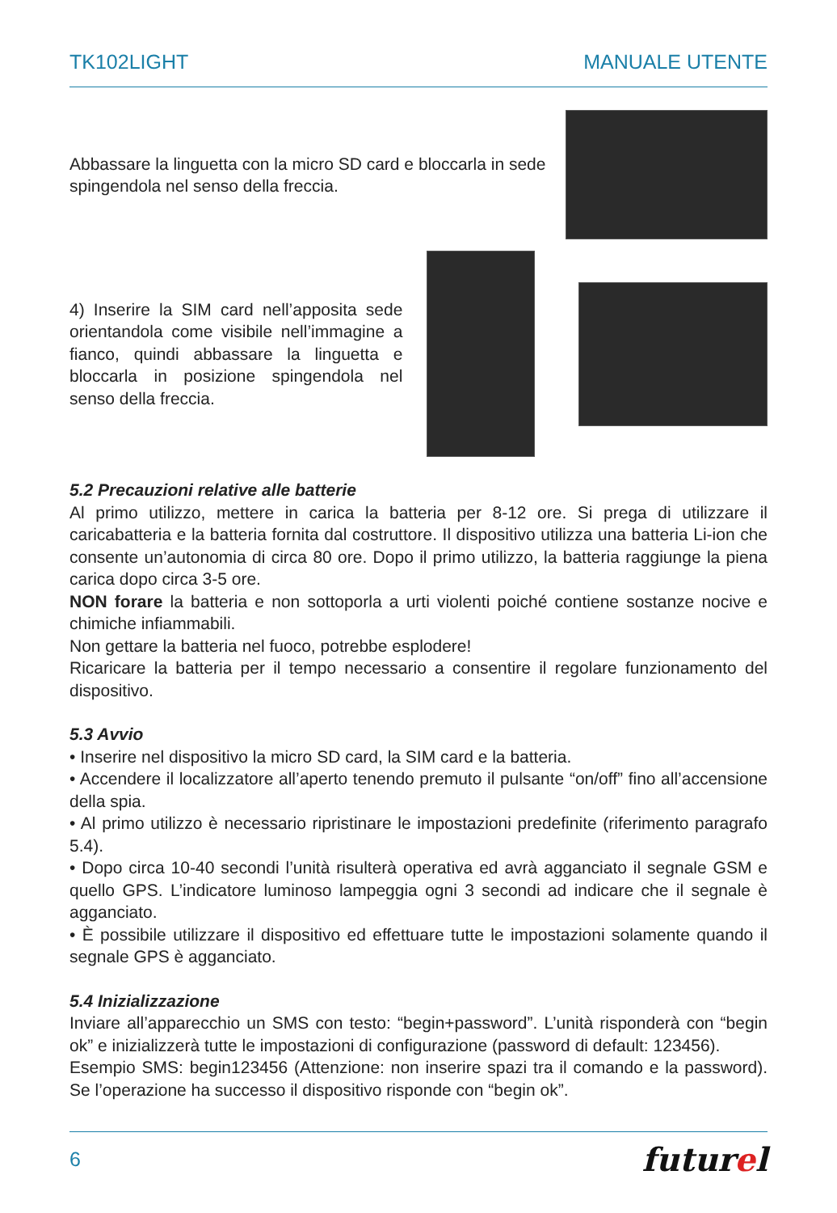TK102LIGHT MANUALE UTENTE
Abbassare la linguetta con la micro SD card e bloccarla in sede spingendola nel senso della freccia.
4) Inserire la SIM card nell’apposita sede orientandola come visibile nell’immagine a fianco, quindi abbassare la linguetta e bloccarla in posizione spingendola nel senso della freccia.
5.2 Precauzioni relative alle batterie
Al primo utilizzo, mettere in carica la batteria per 8-12 ore. Si prega di utilizzare il caricabatteria e la batteria fornita dal costruttore. Il dispositivo utilizza una batteria Li-ion che consente un’autonomia di circa 80 ore. Dopo il primo utilizzo, la batteria raggiunge la piena carica dopo circa 3-5 ore.
NON forare la batteria e non sottoporla a urti violenti poiché contiene sostanze nocive e chimiche infiammabili.
Non gettare la batteria nel fuoco, potrebbe esplodere!
Ricaricare la batteria per il tempo necessario a consentire il regolare funzionamento del dispositivo.
5.3 Avvio
• Inserire nel dispositivo la micro SD card, la SIM card e la batteria.
• Accendere il localizzatore all’aperto tenendo premuto il pulsante “on/off” fino all’accensione della spia.
• Al primo utilizzo è necessario ripristinare le impostazioni predefinite (riferimento paragrafo 5.4).
• Dopo circa 10-40 secondi l’unità risulterà operativa ed avrà agganciato il segnale GSM e quello GPS. L’indicatore luminoso lampeggia ogni 3 secondi ad indicare che il segnale è agganciato.
• È possibile utilizzare il dispositivo ed effettuare tutte le impostazioni solamente quando il segnale GPS è agganciato.
5.4 Inizializzazione
Inviare all’apparecchio un SMS con testo: “begin+password”. L’unità risponderà con “begin ok” e inizializzerà tutte le impostazioni di configurazione (password di default: 123456).
Esempio SMS: begin123456 (Attenzione: non inserire spazi tra il comando e la password). Se l’operazione ha successo il dispositivo risponde con “begin ok”.
6 futurel